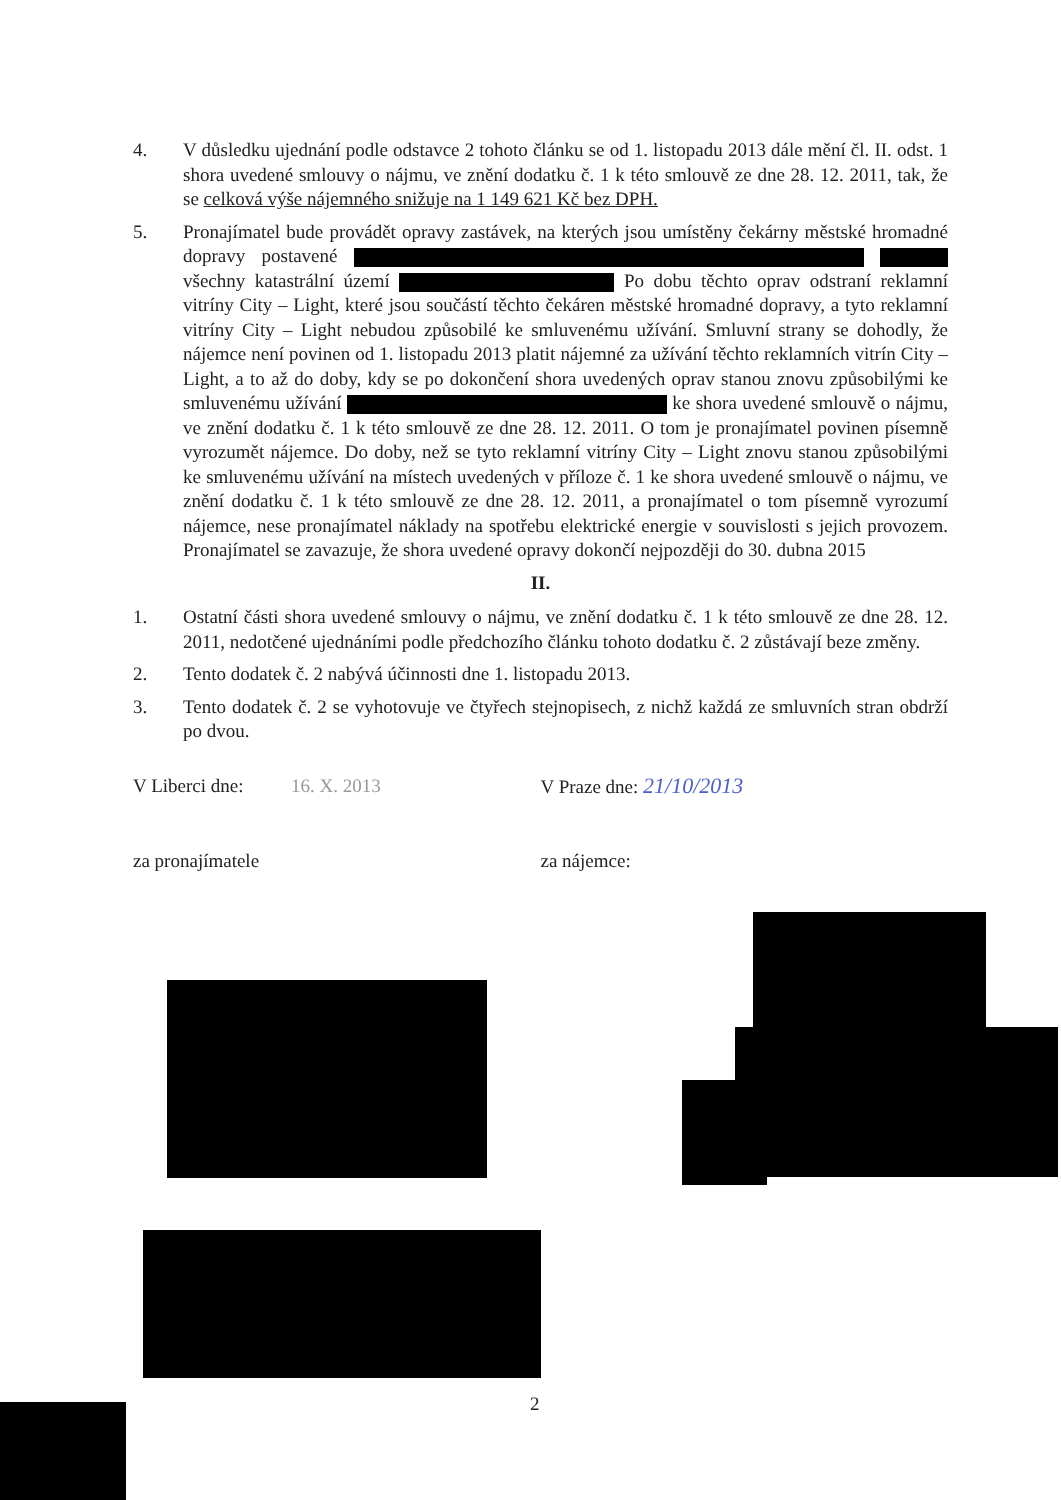4. V důsledku ujednání podle odstavce 2 tohoto článku se od 1. listopadu 2013 dále mění čl. II. odst. 1 shora uvedené smlouvy o nájmu, ve znění dodatku č. 1 k této smlouvě ze dne 28. 12. 2011, tak, že se celková výše nájemného snižuje na 1 149 621 Kč bez DPH.
5. Pronajímatel bude provádět opravy zastávek, na kterých jsou umístěny čekárny městské hromadné dopravy postavené všechny katastrální území Po dobu těchto oprav odstraní reklamní vitríny City – Light, které jsou součástí těchto čekáren městské hromadné dopravy, a tyto reklamní vitríny City – Light nebudou způsobilé ke smluvenému užívání. Smluvní strany se dohodly, že nájemce není povinen od 1. listopadu 2013 platit nájemné za užívání těchto reklamních vitrín City – Light, a to až do doby, kdy se po dokončení shora uvedených oprav stanou znovu způsobilými ke smluvenému užívání ke shora uvedené smlouvě o nájmu, ve znění dodatku č. 1 k této smlouvě ze dne 28. 12. 2011. O tom je pronajímatel povinen písemně vyrozumět nájemce. Do doby, než se tyto reklamní vitríny City – Light znovu stanou způsobilými ke smluvenému užívání na místech uvedených v příloze č. 1 ke shora uvedené smlouvě o nájmu, ve znění dodatku č. 1 k této smlouvě ze dne 28. 12. 2011, a pronajímatel o tom písemně vyrozumí nájemce, nese pronajímatel náklady na spotřebu elektrické energie v souvislosti s jejich provozem. Pronajímatel se zavazuje, že shora uvedené opravy dokončí nejpozději do 30. dubna 2015
II.
1. Ostatní části shora uvedené smlouvy o nájmu, ve znění dodatku č. 1 k této smlouvě ze dne 28. 12. 2011, nedotčené ujednáními podle předchozího článku tohoto dodatku č. 2 zůstávají beze změny.
2. Tento dodatek č. 2 nabývá účinnosti dne 1. listopadu 2013.
3. Tento dodatek č. 2 se vyhotovuje ve čtyřech stejnopisech, z nichž každá ze smluvních stran obdrží po dvou.
V Liberci dne: 16. X. 2013 V Praze dne: 21/10/2013
za pronajímatele za nájemce:
2